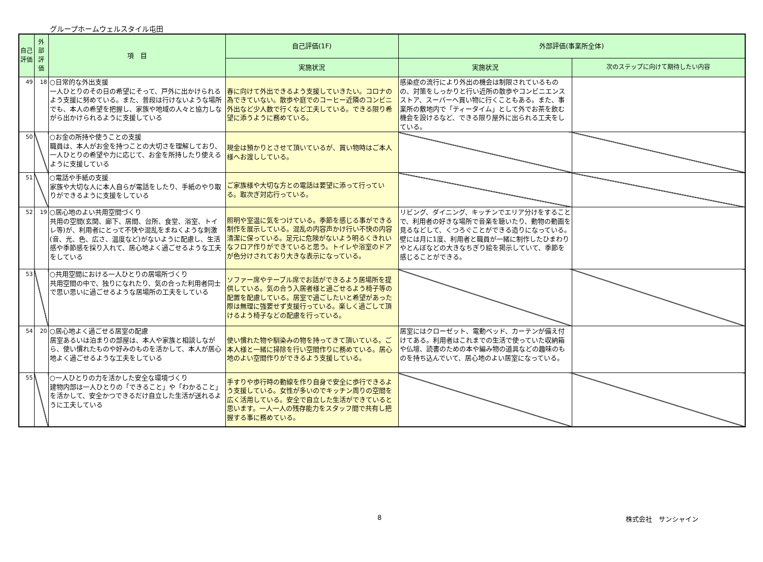グループホームウェルスタイル屯田
| 自己評価 | 外部評価 | 項 目 | 自己評価(1F) | 外部評価(事業所全体) | |
| --- | --- | --- | --- | --- | --- |
| | | | 実施状況 | 実施状況 | 次のステップに向けて期待したい内容 |
| 49 | 18 | ○日常的な外出支援 一人ひとりのその日の希望にそって、戸外に出かけられるよう支援に努めている。また、普段は行けないような場所でも、本人の希望を把握し、家族や地域の人々と協力しながら出かけられるように支援している | 春に向けて外出できるよう支援していきたい。コロナの為できていない。散歩や庭でのコーヒー近隣のコンビニ外出など少人数で行くなど工夫している。できる限り希望に添うように務めている。 | 感染症の流行により外出の機会は制限されているものの、対策をしっかりと行い近所の散歩やコンビニエンスストア、スーパーへ買い物に行くこともある。また、事業所の敷地内で「ティータイム」として外でお茶を飲む機会を設けるなど、できる限り屋外に出られる工夫をしている。 | |
| 50 | | ○お金の所持や使うことの支援 職員は、本人がお金を持つことの大切さを理解しており、一人ひとりの希望や力に応じて、お金を所持したり使えるように支援している | 現金は預かりとさせて頂いているが、買い物時はご本人様へお渡ししている。 | | |
| 51 | | ○電話や手紙の支援 家族や大切な人に本人自らが電話をしたり、手紙のやり取りができるように支援をしている | ご家族様や大切な方との電話は要望に添って行っている。取次ぎ対応行っている。 | | |
| 52 | 19 | ○居心地のよい共用空間づくり 共用の空間(玄関、廊下、居間、台所、食堂、浴室、トイレ等)が、利用者にとって不快や混乱をまねくような刺激(音、光、色、広さ、温度など)がないように配慮し、生活感や季節感を採り入れて、居心地よく過ごせるような工夫をしている | 照明や室温に気をつけている。季節を感じる事ができる制作を展示している。混乱の内容声かけ行い不快の内容清潔に保っている。足元に危険がないよう明るくきれいなフロア作りができていると思う。トイレや浴室のドアが色分けされており大きな表示になっている。 | リビング、ダイニング、キッチンでエリア分けをすることで、利用者の好きな場所で音楽を聴いたり、動物の動画を見るなどして、くつろぐことができる造りになっている。壁には月に1度、利用者と職員が一緒に制作したひまわりやとんぼなどの大きなちぎり絵を掲示していて、季節を感じることができる。 | |
| 53 | | ○共用空間における一人ひとりの居場所づくり 共用空間の中で、独りになれたり、気の合った利用者同士で思い思いに過ごせるような居場所の工夫をしている | ソファー席やテーブル席でお話ができるよう居場所を提供している。気の合う入居者様と過ごせるよう椅子等の配置を配慮している。居室で過ごしたいと希望があった際は無理に強要せず支援行っている。楽しく過ごして頂けるよう椅子などの配慮を行っている。 | | |
| 54 | 20 | ○居心地よく過ごせる居室の配慮 居室あるいは泊まりの部屋は、本人や家族と相談しながら、使い慣れたものや好みのものを活かして、本人が居心地よく過ごせるような工夫をしている | 使い慣れた物や馴染みの物を持ってきて頂いている。ご本人様と一緒に掃除を行い空間作りに務めている。居心地のよい空間作りができるよう支援している。 | 居室にはクローゼット、電動ベッド、カーテンが備え付けてある。利用者はこれまでの生活で使っていた収納箱や仏壇、読書のための本や編み物の道具などの趣味のものを持ち込んでいて、居心地のよい居室になっている。 | |
| 55 | | ○一人ひとりの力を活かした安全な環境づくり 建物内部は一人ひとりの「できること」や「わかること」を活かして、安全かつできるだけ自立した生活が送れるように工夫している | 手すりや歩行時の動線を作り自身で安全に歩行できるよう支援している。女性が多いのでキッチン周りの空間を広く活用している。安全で自立した生活ができていると思います。一人一人の残存能力をスタッフ間で共有し把握する事に務めている。 | | |
8 株式会社　サンシャイン